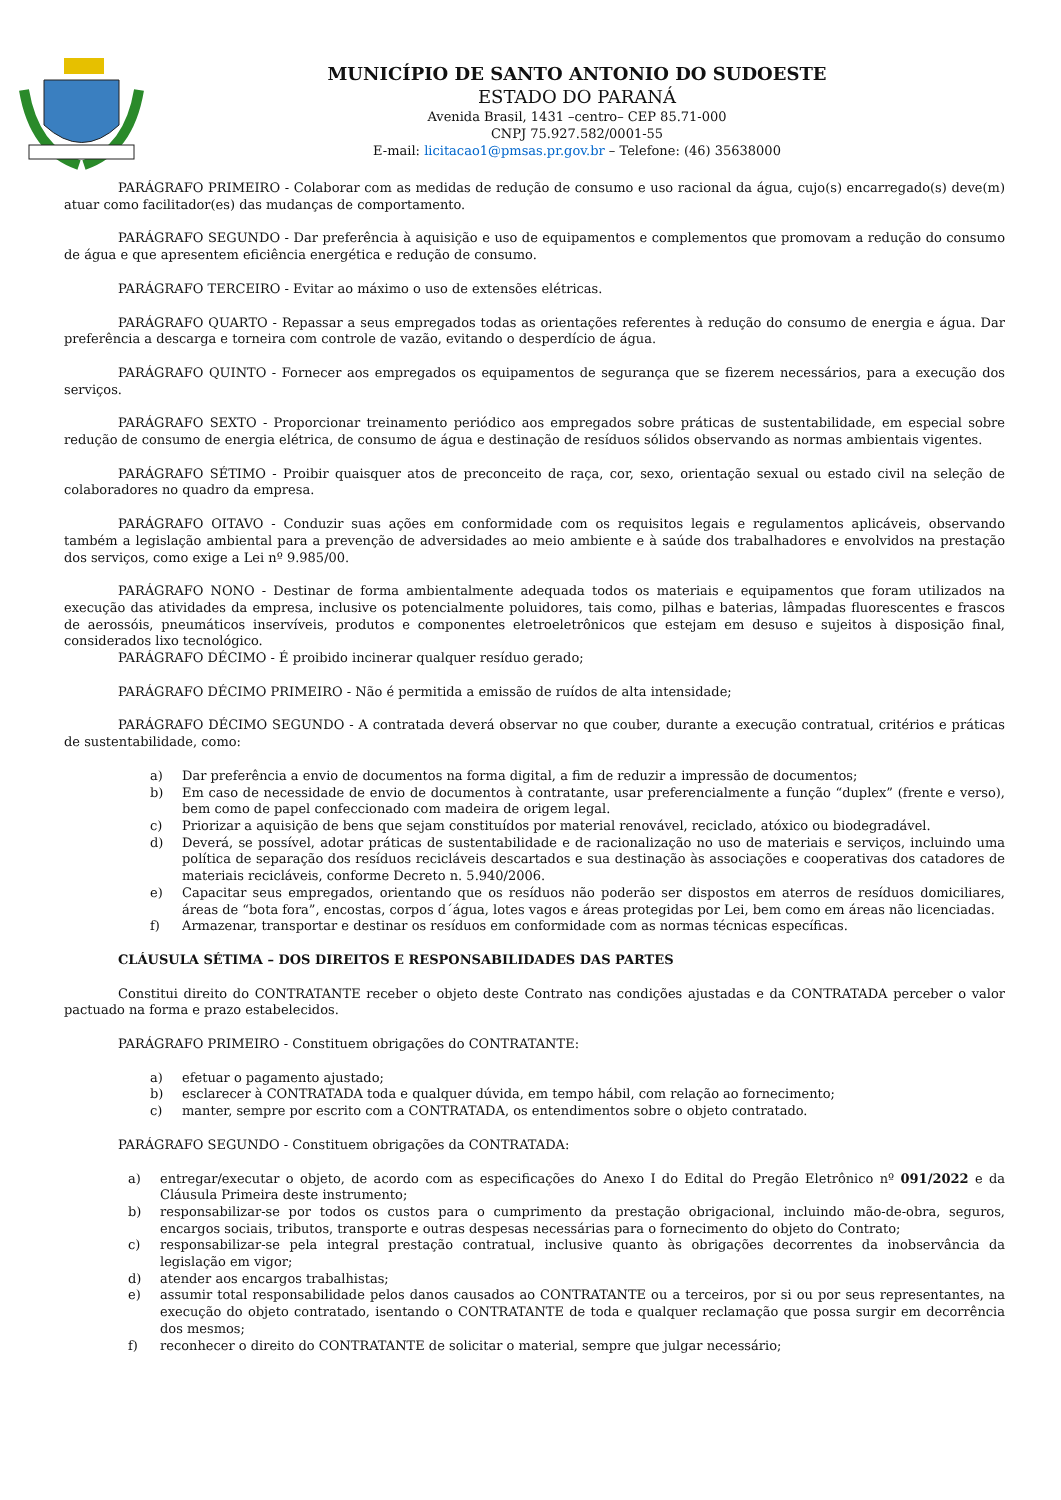MUNICÍPIO DE SANTO ANTONIO DO SUDOESTE
ESTADO DO PARANÁ
Avenida Brasil, 1431 –centro– CEP 85.71-000
CNPJ 75.927.582/0001-55
E-mail: licitacao1@pmsas.pr.gov.br – Telefone: (46) 35638000
PARÁGRAFO PRIMEIRO - Colaborar com as medidas de redução de consumo e uso racional da água, cujo(s) encarregado(s) deve(m) atuar como facilitador(es) das mudanças de comportamento.
PARÁGRAFO SEGUNDO - Dar preferência à aquisição e uso de equipamentos e complementos que promovam a redução do consumo de água e que apresentem eficiência energética e redução de consumo.
PARÁGRAFO TERCEIRO - Evitar ao máximo o uso de extensões elétricas.
PARÁGRAFO QUARTO - Repassar a seus empregados todas as orientações referentes à redução do consumo de energia e água. Dar preferência a descarga e torneira com controle de vazão, evitando o desperdício de água.
PARÁGRAFO QUINTO - Fornecer aos empregados os equipamentos de segurança que se fizerem necessários, para a execução dos serviços.
PARÁGRAFO SEXTO - Proporcionar treinamento periódico aos empregados sobre práticas de sustentabilidade, em especial sobre redução de consumo de energia elétrica, de consumo de água e destinação de resíduos sólidos observando as normas ambientais vigentes.
PARÁGRAFO SÉTIMO - Proibir quaisquer atos de preconceito de raça, cor, sexo, orientação sexual ou estado civil na seleção de colaboradores no quadro da empresa.
PARÁGRAFO OITAVO - Conduzir suas ações em conformidade com os requisitos legais e regulamentos aplicáveis, observando também a legislação ambiental para a prevenção de adversidades ao meio ambiente e à saúde dos trabalhadores e envolvidos na prestação dos serviços, como exige a Lei nº 9.985/00.
PARÁGRAFO NONO - Destinar de forma ambientalmente adequada todos os materiais e equipamentos que foram utilizados na execução das atividades da empresa, inclusive os potencialmente poluidores, tais como, pilhas e baterias, lâmpadas fluorescentes e frascos de aerossóis, pneumáticos inservíveis, produtos e componentes eletroeletrônicos que estejam em desuso e sujeitos à disposição final, considerados lixo tecnológico.
PARÁGRAFO DÉCIMO - É proibido incinerar qualquer resíduo gerado;
PARÁGRAFO DÉCIMO PRIMEIRO - Não é permitida a emissão de ruídos de alta intensidade;
PARÁGRAFO DÉCIMO SEGUNDO - A contratada deverá observar no que couber, durante a execução contratual, critérios e práticas de sustentabilidade, como:
a) Dar preferência a envio de documentos na forma digital, a fim de reduzir a impressão de documentos;
b) Em caso de necessidade de envio de documentos à contratante, usar preferencialmente a função “duplex” (frente e verso), bem como de papel confeccionado com madeira de origem legal.
c) Priorizar a aquisição de bens que sejam constituídos por material renovável, reciclado, atóxico ou biodegradável.
d) Deverá, se possível, adotar práticas de sustentabilidade e de racionalização no uso de materiais e serviços, incluindo uma política de separação dos resíduos recicláveis descartados e sua destinação às associações e cooperativas dos catadores de materiais recicláveis, conforme Decreto n. 5.940/2006.
e) Capacitar seus empregados, orientando que os resíduos não poderão ser dispostos em aterros de resíduos domiciliares, áreas de “bota fora”, encostas, corpos d´água, lotes vagos e áreas protegidas por Lei, bem como em áreas não licenciadas.
f) Armazenar, transportar e destinar os resíduos em conformidade com as normas técnicas específicas.
CLÁUSULA SÉTIMA – DOS DIREITOS E RESPONSABILIDADES DAS PARTES
Constitui direito do CONTRATANTE receber o objeto deste Contrato nas condições ajustadas e da CONTRATADA perceber o valor pactuado na forma e prazo estabelecidos.
PARÁGRAFO PRIMEIRO - Constituem obrigações do CONTRATANTE:
a) efetuar o pagamento ajustado;
b) esclarecer à CONTRATADA toda e qualquer dúvida, em tempo hábil, com relação ao fornecimento;
c) manter, sempre por escrito com a CONTRATADA, os entendimentos sobre o objeto contratado.
PARÁGRAFO SEGUNDO - Constituem obrigações da CONTRATADA:
a) entregar/executar o objeto, de acordo com as especificações do Anexo I do Edital do Pregão Eletrônico nº 091/2022 e da Cláusula Primeira deste instrumento;
b) responsabilizar-se por todos os custos para o cumprimento da prestação obrigacional, incluindo mão-de-obra, seguros, encargos sociais, tributos, transporte e outras despesas necessárias para o fornecimento do objeto do Contrato;
c) responsabilizar-se pela integral prestação contratual, inclusive quanto às obrigações decorrentes da inobservância da legislação em vigor;
d) atender aos encargos trabalhistas;
e) assumir total responsabilidade pelos danos causados ao CONTRATANTE ou a terceiros, por si ou por seus representantes, na execução do objeto contratado, isentando o CONTRATANTE de toda e qualquer reclamação que possa surgir em decorrência dos mesmos;
f) reconhecer o direito do CONTRATANTE de solicitar o material, sempre que julgar necessário;